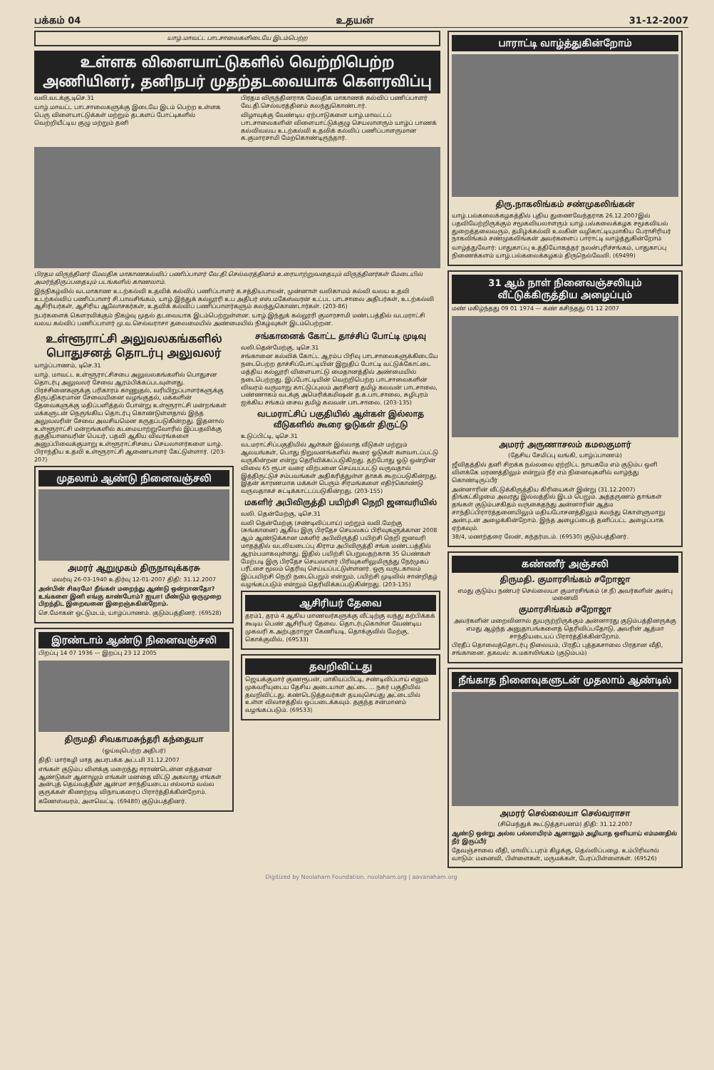பக்கம் 04 உதயன் 31-12-2007
யாழ்.மாவட்ட பாடசாலைகளிடையே இடம்பெற்ற
உள்ளக விளையாட்டுகளில் வெற்றிபெற்ற அணியினர், தனிநபர் முதற்தடவையாக கௌரவிப்பு
வலி.வடக்கு,டிசெ.31
யாழ்.மாவட்ட பாடசாலைகளுக்கு இடையே இடம் பெற்ற உள்ளக பெரு விளையாட்டுக்கள் மற்றும் தடகளப் போட்டிகளில் வெற்றியீட்டிய குழு மற்றும் தனி
பிரதம விருந்தினராக மேலதிக மாகாணக் கல்விப் பணிப்பாளர் வே.தி.செல்வரத்தினம் கலந்துகொண்டார்.
விழாவுக்கு வேண்டிய ஏற்பாடுகளை யாழ்.மாவட்டப் பாடசாலைகளின் விளையாட்டுக்குழு செயலாளரும் யாழ்ப் பாணக் கல்விவலய உடற்கல்வி உதவிக் கல்விப் பணிப்பாளருமான க.குமாரசாமி மேற்கொண்டிருந்தார்.
பிரதம விருந்தினர் மேலதிக மாகாணகல்விப் பணிப்பாளர் வே.தி.செல்வரத்தினம் உரையாற்றுவதையும் விருந்தினர்கள் மேடையில் அமர்ந்திருப்பதையும் படங்களில் காணலாம்.
இந்நிகழ்வில் வடமாகாண உடற்கல்வி உதவிக் கல்விப் பணிப்பாளர் க.சத்தியபாலன், முன்னாள் வலிகாமம் கல்வி வலய உதவி உடற்கல்விப் பணிப்பாளர் சி.பாலசிங்கம், யாழ்.இந்துக் கல்லூரி உப அதிபர் எஸ்.மகேஸ்வரன் உட்பட பாடசாலை அதிபர்கள், உடற்கல்வி ஆசிரியர்கள், ஆசிரிய ஆலோசகர்கள், உதவிக் கல்விப் பணிப்பாளர்களும் கலந்துகொண்டார்கள். (203-86)
நபர்களைக் கௌரவிக்கும் நிகழ்வு முதல் தடவையாக இடம்பெற்றுள்ளன. யாழ்.இந்துக் கல்லூரி குமாரசாமி மண்டபத்தில் வடமராட்சி வலய கல்விப் பணிப்பாளர் மு.வ.செல்வராசா தலைமையில் அண்மையில் நிகழ்வுகள் இடம்பெற்றன.
உள்ளூராட்சி அலுவலகங்களில் பொதுசனத் தொடர்பு அலுவலர்
யாழ்ப்பாணம், டிசெ.31
யாழ். மாவட்ட உள்ளூராட்சிசபை அலுவலகங்களில் பொதுசன தொடர்பு அலுவலர் சேவை ஆரம்பிக்கப்படவுள்ளது. பிரச்சினைகளுக்கு பரிகாரம் காணுதல், வரியிறுப்பாளர்களுக்கு திருப்திகரமான சேவையினை வழங்குதல், மக்களின் தேவைகளுக்கு மதிப்பளித்தல் போன்று உள்ளூராட்சி மன்றங்கள் மக்களுடன் நெருங்கிய தொடர்பு கொண்டுள்ளதால் இந்த அலுவலரின் சேவை அவசியமென கருதப்படுகின்றது. இதனால் உள்ளூராட்சி மன்றங்களில் கடமையாற்றுவோரில் இப்பதவிக்கு தகுதியானவரின் பெயர், பதவி ஆகிய விவரங்களை அனுப்பிவைக்குமாறு உள்ளூராட்சிசபை செயலாளர்களை யாழ். பிராந்திய உதவி உள்ளூராட்சி ஆணையாளர் கேட்டுள்ளார். (203-207)
முதலாம் ஆண்டு நினைவஞ்சலி
அமரர் ஆறுமுகம் திருநாவுக்கரசு
மலர்வு 26-03-1940 உதிர்வு 12-01-2007 திதி: 31.12.2007
அன்பின் சிகரமே! நீங்கள் மறைந்து ஆண்டு ஒன்றானதோ? உங்களை இனி எங்கு காண்போம்? ஐயா! மீண்டும் ஒருமுறை பிறந்திட இறைவனை இறைஞ்சுகின்றோம்.
செ.மோகன் ஒட்டுமடம், யாழ்ப்பாணம். குடும்பத்தினர். (69528)
இரண்டாம் ஆண்டு நினைவஞ்சலி
பிறப்பு 14 07 1936 — இறப்பு 23 12 2005
திருமதி சிவகாமசுந்தரி கந்தையா
(ஓய்வுபெற்ற அதிபர்)
திதி: மார்கழி மாத அபரபக்க அட்டமி 31.12.2007
எங்கள் குடும்ப விளக்கு மறைந்து ஈராண்டென்ன எத்தனை ஆண்டுகள் ஆனாலும் எங்கள் மனதை விட்டு அகலாது எங்கள் அன்புத் தெய்வத்தின் ஆன்மா சாந்தியடைய எல்லாம் வல்ல குருக்கள் கிணற்றடி விநாயகரைப் பிரார்த்திக்கின்றோம்.
கணேஸ்வரம், அளவெட்டி. (69480) குடும்பத்தினர்.
சங்கானைக் கோட்ட தாச்சிப் போட்டி முடிவு
வலி.தென்மேற்கு, டிசெ.31
சங்கானை கல்விக் கோட்ட ஆரம்ப பிரிவு பாடசாலைகளுக்கிடையே நடைபெற்ற தாச்சிப்போட்டியின் இறுதிப் போட்டி வட்டுக்கோட்டை மத்திய கல்லூரி விளையாட்டு மைதானத்தில் அண்மையில் நடைபெற்றது. இப்போட்டியின் வெற்றிபெற்ற பாடசாலைகளின் விவரம் வருமாறு காட்டுப்புலம் அரசினர் தமிழ் கலவன் பாடசாலை, பண்ணாகம் வடக்கு அமெரிக்கமிஷன் த.க.பாடசாலை, சுழிபுரம் ஐக்கிய சங்கம் சைவ தமிழ் கலவன் பாடசாலை. (203-135)
வடமராட்சிப் பகுதியில் ஆள்கள் இல்லாத வீடுகளில் கூரை ஓடுகள் திருட்டு
உடுப்பிட்டி, டிசெ.31
வடமராட்சிப்பகுதியில் ஆள்கள் இல்லாத வீடுகள் மற்றும் ஆலயங்கள், பொது நிறுவனங்களில் கூரை ஓடுகள் களவாடப்பட்டு வருகின்றன என்று தெரிவிக்கப்படுகிறது. தற்போது ஓடு ஒன்றின் விலை 65 ரூபா வரை விற்பனை செய்யப்பட்டு வருவதால் இத்திருட்டுச் சம்பவங்கள் அதிகரித்துள்ள தாகக் கூறப்படுகின்றது. இதன் காரணமாக மக்கள் பெரும் சிரமங்களை எதிர்கொண்டு வருவதாகச் சுட்டிக்காட்டப்படுகின்றது. (203-155)
மகளிர் அபிவிருத்தி பயிற்சி நெறி ஜனவரியில்
வலி. தென்மேற்கு, டிசெ.31
வலி தென்மேற்கு (சண்டிலிப்பாய்) மற்றும் வலி.மேற்கு (சுங்கானை) ஆகிய இரு பிரதேச செயலகப் பிரிவுகளுக்கான 2008 ஆம் ஆண்டுக்கான மகளிர் அபிவிருத்தி பயிற்சி நெறி ஜனவரி மாதத்தில் வடலியடைப்பு கிராம அபிவிருத்தி சங்க மண்டபத்தில் ஆரம்பமாகவுள்ளது. இதில் பயிற்சி பெறுவதற்காக 35 பெண்கள் மேற்படி இரு பிரதேச செயலாளர் பிரிவுகளிலுமிருந்து நேர்முகப் பரீட்சை மூலம் தெரிவு செய்யப்பட்டுள்ளனர். ஒரு வருடகாலம் இப்பயிற்சி நெறி நடைபெறும் என்றும், பயிற்சி முடிவில் சான்றிதழ் வழங்கப்படும் என்றும் தெரிவிக்கப்படுகின்றது. (203-135)
ஆசிரியர் தேவை
தரம்1, தரம் 4 ஆகிய மாணவர்களுக்கு வீட்டிற்கு வந்து கற்பிக்கக் கூடிய பெண் ஆசிரியர் தேவை. தொடர்புகொள்ள வேண்டிய முகவரி க.அற்புதராஜா கேணியடி, தொக்குவில் மேற்கு, கொக்குவில். (69533)
தவறிவிட்டது
ஜெயக்குமார் குணரூபன், மாகியப்பிட்டி, சண்டிலிப்பாய் எனும் முகவரியுடைய தேசிய அடையாள அட்டை ... நகர் பகுதியில் தவறிவிட்டது. கண்டெடுத்தவர்கள் தயவுசெய்து அட்டையில் உள்ள விலாசத்தில் ஒப்படைக்கவும். தகுந்த சன்மானம் வழங்கப்படும். (69533)
பாராட்டி வாழ்த்துகின்றோம்
திரு.நாகலிங்கம் சண்முகலிங்கன்
யாழ்.பல்கலைக்கழகத்தில் புதிய துணைவேந்தராக 26.12.2007இல் பதவியேற்றிருக்கும் சமூகவியலாளரும் யாழ்.பல்கலைக்கழக சமூகவியல் துறைத்தலைவரும், தமிழ்க்கல்வி உலகின் வழிகாட்டியுமாகிய பேராசிரியர் நாகலிங்கம் சண்முகலிங்கன் அவர்களைப் பாராட்டி வாழ்த்துகின்றோம்
வாழ்த்துவோர்: பாதுகாப்பு உத்தியோகத்தர் நலன்புரிச்சங்கம், பாதுகாப்பு நிணைக்களம் யாழ்.பல்கலைக்கழகம் திருநெல்வேலி. (69499)
31 ஆம் நாள் நினைவஞ்சலியும் வீட்டுக்கிருத்திய அழைப்பும்
மண் மகிழ்ந்தது 09 01 1974 — கண் கசிந்தது 01 12 2007
அமரர் அருணாசலம் கமலகுமார்
(தேசிய சேமிப்பு வங்கி, யாழ்ப்பாணம்)
ஜீவிதத்தில் தனி சிறக்க நல்லவை ஏற்றிட்ட நாயகமே எம் குடும்ப ஒளி விளக்கே மரணத்திலும் என்றும் நீர் எம் நினைவுகளில் வாழ்ந்து கொண்டிருப்பீர்
அன்னாரின் வீட்டுக்கிருத்திய கிரியைகள் இன்று (31.12.2007) திங்கட்கிழமை அவரது இல்லத்தில் இடம் பெறும். அத்தருணம் தாங்கள் தங்கள் குடும்பசகிதம் வருகைதந்து அன்னாரின் ஆத்ம சாந்திப்பிரார்த்தனையிலும் மதியபோசனத்திலும் கலந்து கொள்ளுமாறு அன்புடன் அழைக்கின்றோம். இந்த அழைப்பைத் தனிப்பட்ட அழைப்பாக ஏற்கவும்.
38/4, மணற்தரை லேன், கந்தர்மடம். (69530) குடும்பத்தினர்.
கண்ணீர் அஞ்சலி
திருமதி. குமாரசிங்கம் சறோஜா
எமது குடும்ப நண்பர் செல்லையா குமாரசிங்கம் (ச.நீ) அவர்களின் அன்பு மனைவி
குமாரசிங்கம் சறோஜா
அவர்களின் மறைவினால் துயருற்றிருக்கும் அன்னாரது குடும்பத்தினருக்கு எமது ஆழ்ந்த அனுதாபங்களைத் தெரிவிப்பதோடு, அவரின் ஆத்மா சாந்தியடையப் பிரார்த்திக்கின்றோம்.
பிரதீப் தொலைத்தொடர்பு நிலையம், பிரதீப் புத்தகசாலை பிரதான வீதி, சங்கானை. தகவல்: க.மகாலிங்கம் (குடும்பம்)
நீங்காத நினைவுகளுடன் முதலாம் ஆண்டில்
அமரர் செல்லையா செல்வராசா
(சிமெந்துக் கூட்டுத்தாபனம்) திதி: 31.12.2007
ஆண்டு ஒன்று அல்ல பல்லாயிரம் ஆனாலும் அழியாத ஒளியாய் எம்மனதில் நீர் இருப்பீர்
தேவஞ்சாலை வீதி, மாவிட்டபுரம் கிழக்கு, தெல்லிப்பழை. உம்பிரிவால் வாடும்: மனைவி, பிள்ளைகள், மருமக்கள், பேரப்பிள்ளைகள். (69526)
Digitized by Noolaham Foundation. noolaham.org | aavanaham.org